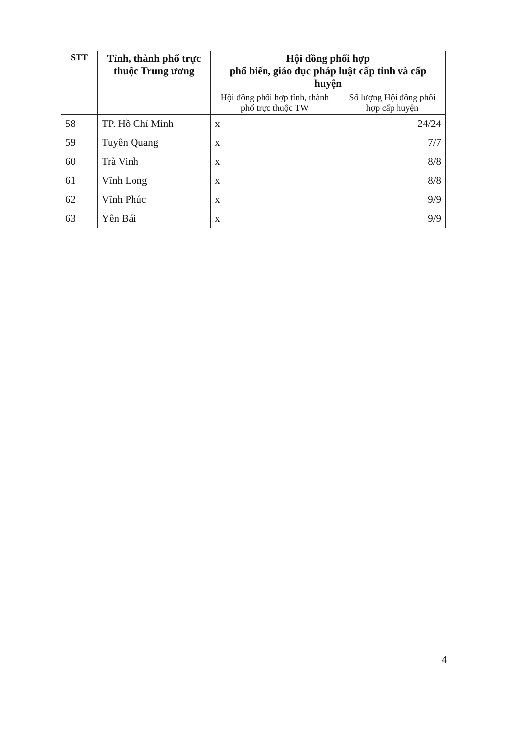| STT | Tỉnh, thành phố trực thuộc Trung ương | Hội đồng phối hợp phổ biến, giáo dục pháp luật cấp tỉnh và cấp huyện | |
| --- | --- | --- | --- |
| | | Hội đồng phối hợp tỉnh, thành phố trực thuộc TW | Số lượng Hội đồng phối hợp cấp huyện |
| 58 | TP. Hồ Chí Minh | x | 24/24 |
| 59 | Tuyên Quang | x | 7/7 |
| 60 | Trà Vinh | x | 8/8 |
| 61 | Vĩnh Long | x | 8/8 |
| 62 | Vĩnh Phúc | x | 9/9 |
| 63 | Yên Bái | x | 9/9 |
4